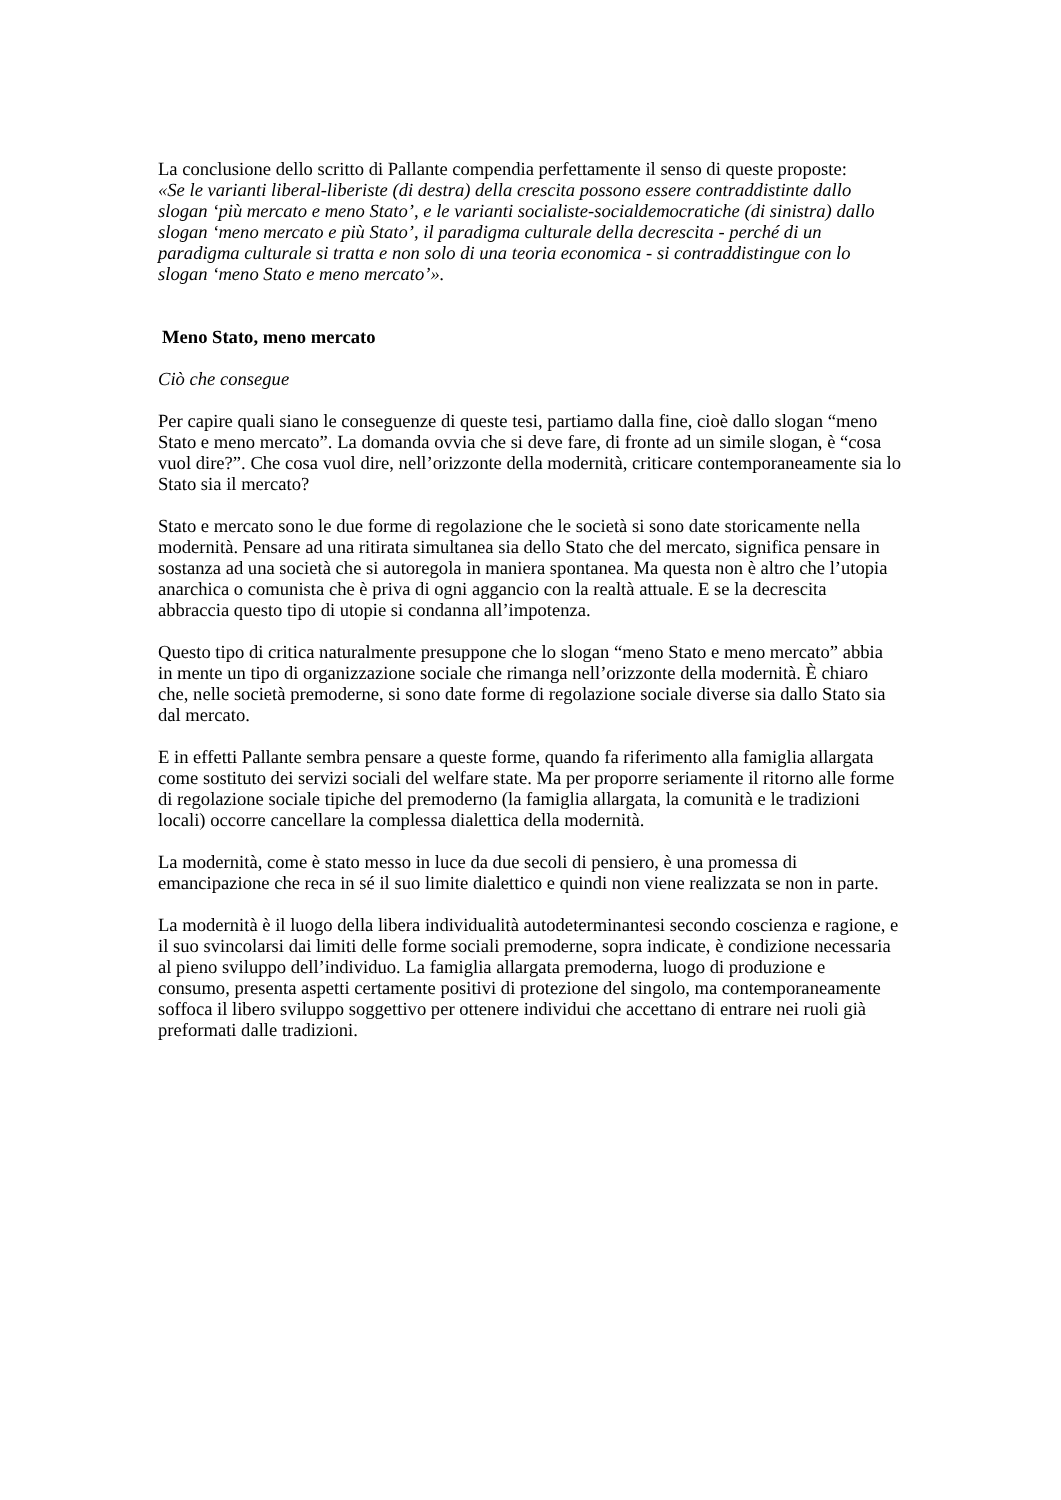La conclusione dello scritto di Pallante compendia perfettamente il senso di queste proposte:
«Se le varianti liberal-liberiste (di destra) della crescita possono essere contraddistinte dallo slogan ‘più mercato e meno Stato’, e le varianti socialiste-socialdemocratiche (di sinistra) dallo slogan ‘meno mercato e più Stato’, il paradigma culturale della decrescita - perché di un paradigma culturale si tratta e non solo di una teoria economica - si contraddistingue con lo slogan ‘meno Stato e meno mercato’».
Meno Stato, meno mercato
Ciò che consegue
Per capire quali siano le conseguenze di queste tesi, partiamo dalla fine, cioè dallo slogan “meno Stato e meno mercato”. La domanda ovvia che si deve fare, di fronte ad un simile slogan, è “cosa vuol dire?”. Che cosa vuol dire, nell’orizzonte della modernità, criticare contemporaneamente sia lo Stato sia il mercato?
Stato e mercato sono le due forme di regolazione che le società si sono date storicamente nella modernità. Pensare ad una ritirata simultanea sia dello Stato che del mercato, significa pensare in sostanza ad una società che si autoregola in maniera spontanea. Ma questa non è altro che l’utopia anarchica o comunista che è priva di ogni aggancio con la realtà attuale. E se la decrescita abbraccia questo tipo di utopie si condanna all’impotenza.
Questo tipo di critica naturalmente presuppone che lo slogan “meno Stato e meno mercato” abbia in mente un tipo di organizzazione sociale che rimanga nell’orizzonte della modernità. È chiaro che, nelle società premoderne, si sono date forme di regolazione sociale diverse sia dallo Stato sia dal mercato.
E in effetti Pallante sembra pensare a queste forme, quando fa riferimento alla famiglia allargata come sostituto dei servizi sociali del welfare state. Ma per proporre seriamente il ritorno alle forme di regolazione sociale tipiche del premoderno (la famiglia allargata, la comunità e le tradizioni locali) occorre cancellare la complessa dialettica della modernità.
La modernità, come è stato messo in luce da due secoli di pensiero, è una promessa di emancipazione che reca in sé il suo limite dialettico e quindi non viene realizzata se non in parte.
La modernità è il luogo della libera individualità autodeterminantesi secondo coscienza e ragione, e il suo svincolarsi dai limiti delle forme sociali premoderne, sopra indicate, è condizione necessaria al pieno sviluppo dell’individuo. La famiglia allargata premoderna, luogo di produzione e consumo, presenta aspetti certamente positivi di protezione del singolo, ma contemporaneamente soffoca il libero sviluppo soggettivo per ottenere individui che accettano di entrare nei ruoli già preformati dalle tradizioni.